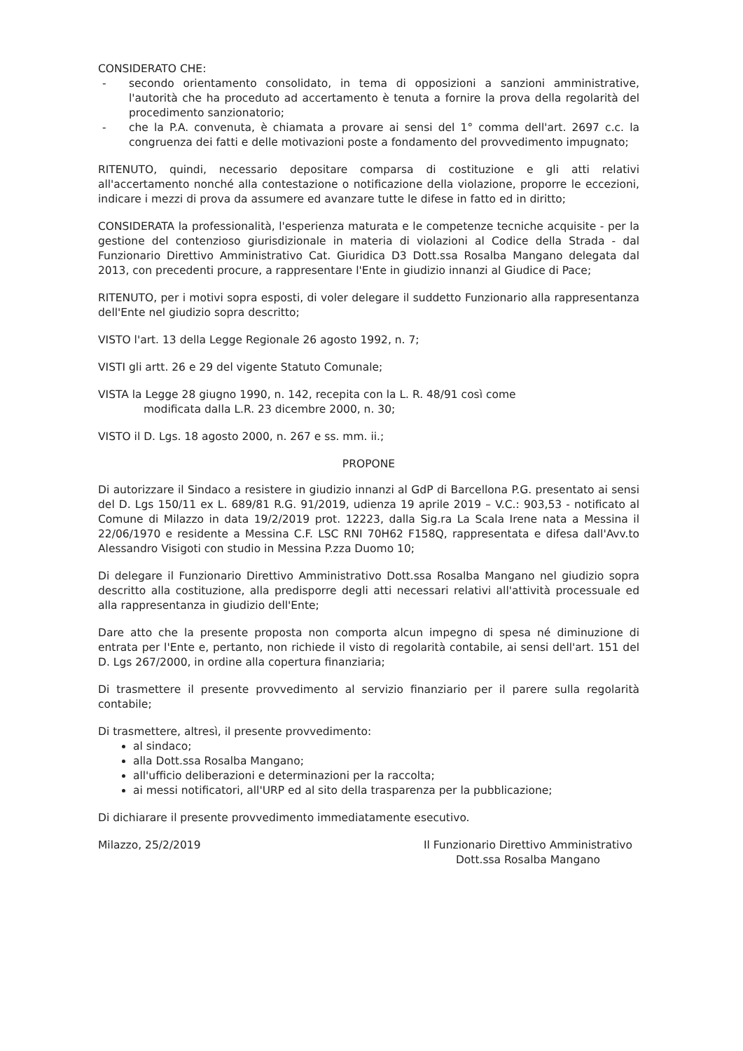CONSIDERATO CHE:
- secondo orientamento consolidato, in tema di opposizioni a sanzioni amministrative, l'autorità che ha proceduto ad accertamento è tenuta a fornire la prova della regolarità del procedimento sanzionatorio;
- che la P.A. convenuta, è chiamata a provare ai sensi del 1° comma dell'art. 2697 c.c. la congruenza dei fatti e delle motivazioni poste a fondamento del provvedimento impugnato;
RITENUTO, quindi, necessario depositare comparsa di costituzione e gli atti relativi all'accertamento nonché alla contestazione o notificazione della violazione, proporre le eccezioni, indicare i mezzi di prova da assumere ed avanzare tutte le difese in fatto ed in diritto;
CONSIDERATA la professionalità, l'esperienza maturata e le competenze tecniche acquisite - per la gestione del contenzioso giurisdizionale in materia di violazioni al Codice della Strada - dal Funzionario Direttivo Amministrativo Cat. Giuridica D3 Dott.ssa Rosalba Mangano delegata dal 2013, con precedenti procure, a rappresentare l'Ente in giudizio innanzi al Giudice di Pace;
RITENUTO, per i motivi sopra esposti, di voler delegare il suddetto Funzionario alla rappresentanza dell'Ente nel giudizio sopra descritto;
VISTO l'art. 13 della Legge Regionale 26 agosto 1992, n. 7;
VISTI gli artt. 26 e 29 del vigente Statuto Comunale;
VISTA la Legge 28 giugno 1990, n. 142, recepita con la L. R. 48/91 così come
modificata dalla L.R. 23 dicembre 2000, n. 30;
VISTO il D. Lgs. 18 agosto 2000, n. 267 e ss. mm. ii.;
PROPONE
Di autorizzare il Sindaco a resistere in giudizio innanzi al GdP di Barcellona P.G. presentato ai sensi del D. Lgs 150/11 ex L. 689/81 R.G. 91/2019, udienza 19 aprile 2019 – V.C.: 903,53 - notificato al Comune di Milazzo in data 19/2/2019 prot. 12223, dalla Sig.ra La Scala Irene nata a Messina il 22/06/1970 e residente a Messina C.F. LSC RNI 70H62 F158Q, rappresentata e difesa dall'Avv.to Alessandro Visigoti con studio in Messina P.zza Duomo 10;
Di delegare il Funzionario Direttivo Amministrativo Dott.ssa Rosalba Mangano nel giudizio sopra descritto alla costituzione, alla predisporre degli atti necessari relativi all'attività processuale ed alla rappresentanza in giudizio dell'Ente;
Dare atto che la presente proposta non comporta alcun impegno di spesa né diminuzione di entrata per l'Ente e, pertanto, non richiede il visto di regolarità contabile, ai sensi dell'art. 151 del D. Lgs 267/2000, in ordine alla copertura finanziaria;
Di trasmettere il presente provvedimento al servizio finanziario per il parere sulla regolarità contabile;
Di trasmettere, altresì, il presente provvedimento:
al sindaco;
alla Dott.ssa Rosalba Mangano;
all'ufficio deliberazioni e determinazioni per la raccolta;
ai messi notificatori, all'URP ed al sito della trasparenza per la pubblicazione;
Di dichiarare il presente provvedimento immediatamente esecutivo.
Milazzo, 25/2/2019 Il Funzionario Direttivo Amministrativo
Dott.ssa Rosalba Mangano